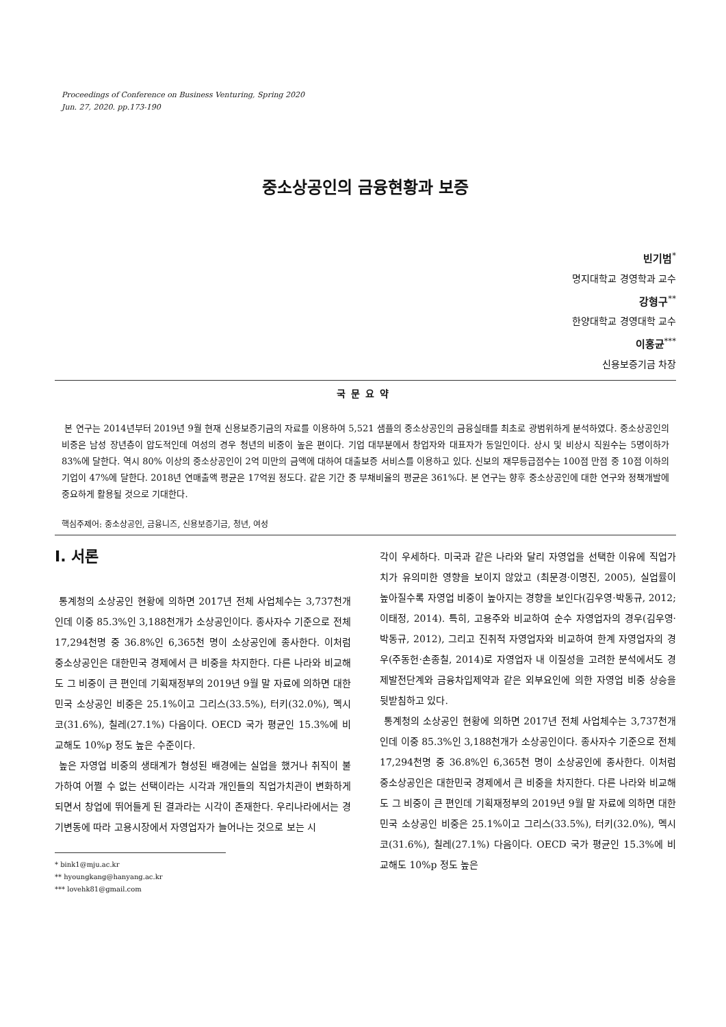Proceedings of Conference on Business Venturing, Spring 2020
Jun. 27, 2020. pp.173-190
중소상공인의 금융현황과 보증
빈기범<sup>*</sup>
명지대학교 경영학과 교수
강형구<sup>**</sup>
한양대학교 경영대학 교수
이홍균<sup>***</sup>
신용보증기금 차장
국문요약
본 연구는 2014년부터 2019년 9월 현재 신용보증기금의 자료를 이용하여 5,521 샘플의 중소상공인의 금융실태를 최초로 광범위하게 분석하였다. 중소상공인의 비중은 남성 장년층이 압도적인데 여성의 경우 청년의 비중이 높은 편이다. 기업 대부분에서 창업자와 대표자가 동일인이다. 상시 및 비상시 직원수는 5명이하가 83%에 달한다. 역시 80% 이상의 중소상공인이 2억 미만의 금액에 대하여 대출보증 서비스를 이용하고 있다. 신보의 재무등급점수는 100점 만점 중 10점 이하의 기업이 47%에 달한다. 2018년 연매출액 평균은 17억원 정도다. 같은 기간 중 부채비율의 평균은 361%다. 본 연구는 향후 중소상공인에 대한 연구와 정책개발에 중요하게 활용될 것으로 기대한다.
핵심주제어: 중소상공인, 금융니즈, 신용보증기금, 청년, 여성
Ⅰ. 서론
통계청의 소상공인 현황에 의하면 2017년 전체 사업체수는 3,737천개 인데 이중 85.3%인 3,188천개가 소상공인이다. 종사자수 기준으로 전체 17,294천명 중 36.8%인 6,365천 명이 소상공인에 종사한다. 이처럼 중소상공인은 대한민국 경제에서 큰 비중을 차지한다. 다른 나라와 비교해도 그 비중이 큰 편인데 기획재정부의 2019년 9월 말 자료에 의하면 대한민국 소상공인 비중은 25.1%이고 그리스(33.5%), 터키(32.0%), 멕시코(31.6%), 칠레(27.1%) 다음이다. OECD 국가 평균인 15.3%에 비교해도 10%p 정도 높은 수준이다.
높은 자영업 비중의 생태계가 형성된 배경에는 실업을 했거나 취직이 불가하여 어쩔 수 없는 선택이라는 시각과 개인들의 직업가치관이 변화하게 되면서 창업에 뛰어들게 된 결과라는 시각이 존재한다. 우리나라에서는 경기변동에 따라 고용시장에서 자영업자가 늘어나는 것으로 보는 시
* bink1@mju.ac.kr
** hyoungkang@hanyang.ac.kr
*** lovehk81@gmail.com
각이 우세하다. 미국과 같은 나라와 달리 자영업을 선택한 이유에 직업가치가 유의미한 영향을 보이지 않았고 (최문경·이명진, 2005), 실업률이 높아질수록 자영업 비중이 높아지는 경향을 보인다(김우영·박동규, 2012; 이태정, 2014). 특히, 고용주와 비교하여 순수 자영업자의 경우(김우영·박동규, 2012), 그리고 진취적 자영업자와 비교하여 한계 자영업자의 경우(주동헌·손종칠, 2014)로 자영업자 내 이질성을 고려한 분석에서도 경제발전단계와 금융차입제약과 같은 외부요인에 의한 자영업 비중 상승을 뒷받침하고 있다.
통계청의 소상공인 현황에 의하면 2017년 전체 사업체수는 3,737천개 인데 이중 85.3%인 3,188천개가 소상공인이다. 종사자수 기준으로 전체 17,294천명 중 36.8%인 6,365천 명이 소상공인에 종사한다. 이처럼 중소상공인은 대한민국 경제에서 큰 비중을 차지한다. 다른 나라와 비교해도 그 비중이 큰 편인데 기획재정부의 2019년 9월 말 자료에 의하면 대한민국 소상공인 비중은 25.1%이고 그리스(33.5%), 터키(32.0%), 멕시코(31.6%), 칠레(27.1%) 다음이다. OECD 국가 평균인 15.3%에 비교해도 10%p 정도 높은